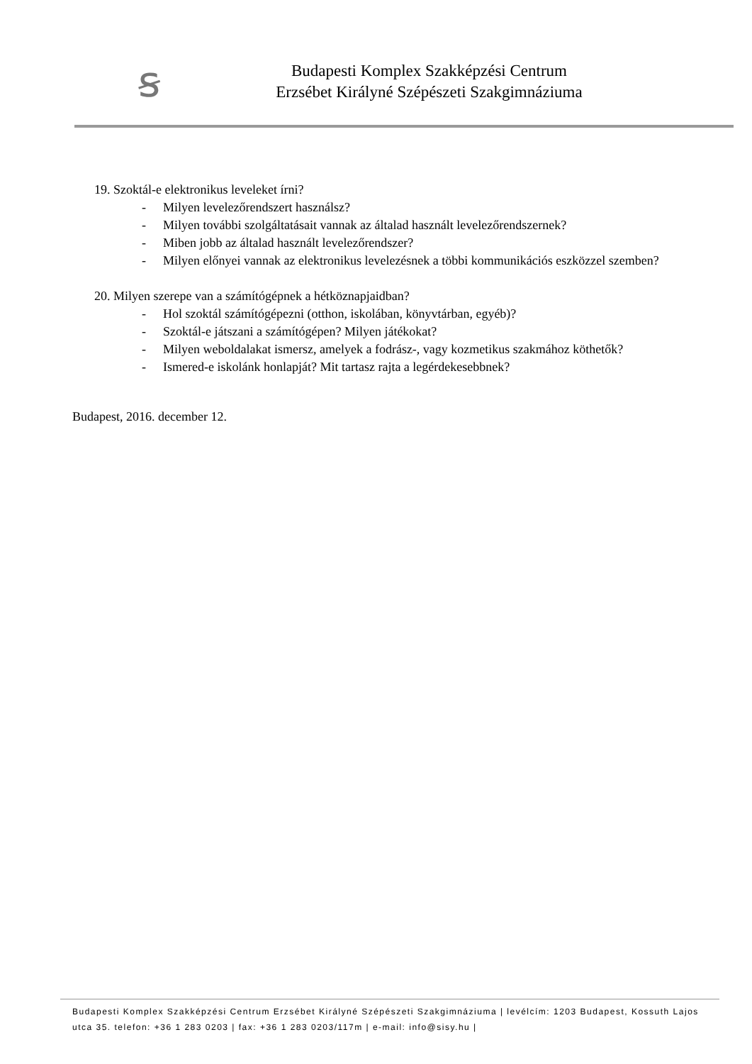ꞩ
Budapesti Komplex Szakképzési Centrum
Erzsébet Királyné Szépészeti Szakgimnáziuma
19. Szoktál-e elektronikus leveleket írni?
- Milyen levelezőrendszert használsz?
- Milyen további szolgáltatásait vannak az általad használt levelezőrendszernek?
- Miben jobb az általad használt levelezőrendszer?
- Milyen előnyei vannak az elektronikus levelezésnek a többi kommunikációs eszközzel szemben?
20. Milyen szerepe van a számítógépnek a hétköznapjaidban?
- Hol szoktál számítógépezni (otthon, iskolában, könyvtárban, egyéb)?
- Szoktál-e játszani a számítógépen? Milyen játékokat?
- Milyen weboldalakat ismersz, amelyek a fodrász-, vagy kozmetikus szakmához köthetők?
- Ismered-e iskolánk honlapját? Mit tartasz rajta a legérdekesebbnek?
Budapest, 2016. december 12.
Budapesti Komplex Szakképzési Centrum Erzsébet Királyné Szépészeti Szakgimnáziuma | levélcím: 1203 Budapest, Kossuth Lajos utca 35. telefon: +36 1 283 0203 | fax: +36 1 283 0203/117m | e-mail: info@sisy.hu |